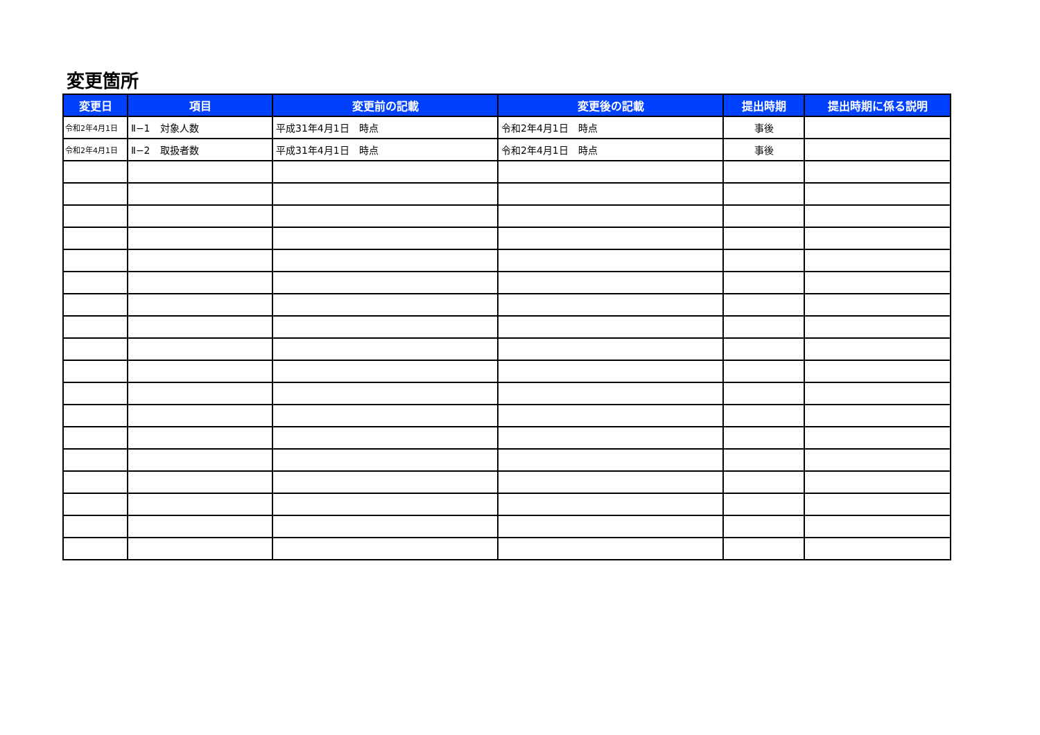変更箇所
| 変更日 | 項目 | 変更前の記載 | 変更後の記載 | 提出時期 | 提出時期に係る説明 |
| --- | --- | --- | --- | --- | --- |
| 令和2年4月1日 | Ⅱ−1 対象人数 | 平成31年4月1日 時点 | 令和2年4月1日 時点 | 事後 | |
| 令和2年4月1日 | Ⅱ−2 取扱者数 | 平成31年4月1日 時点 | 令和2年4月1日 時点 | 事後 | |